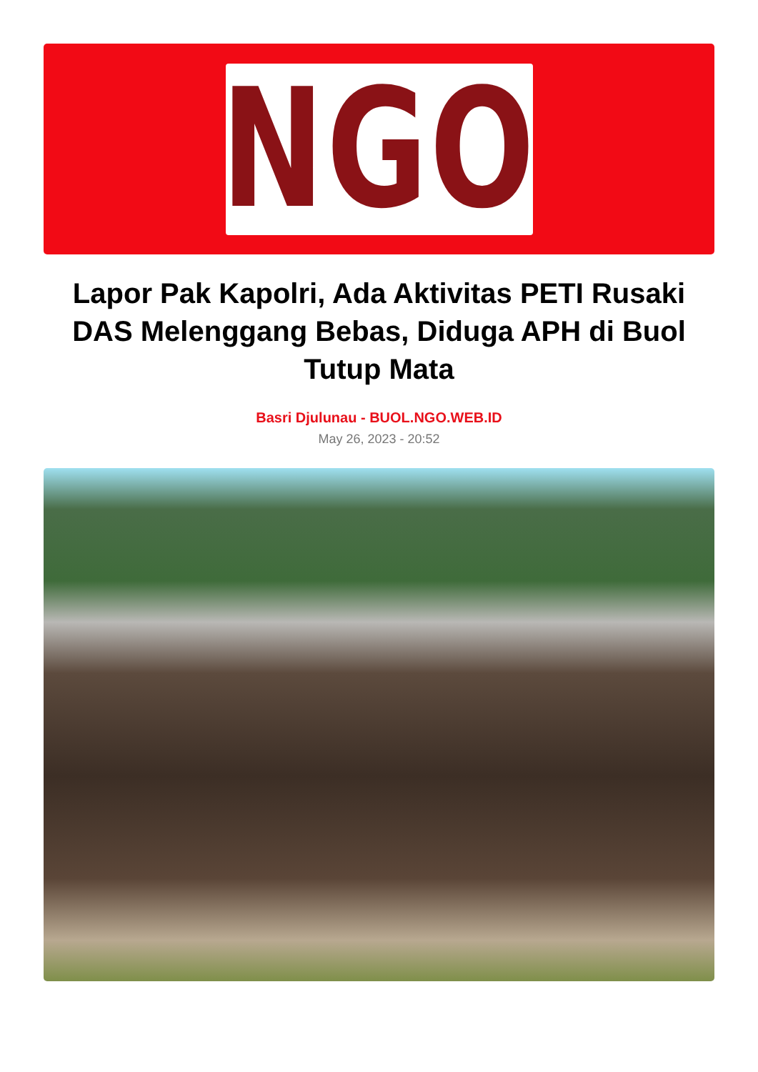NGO
Lapor Pak Kapolri, Ada Aktivitas PETI Rusaki DAS Melenggang Bebas, Diduga APH di Buol Tutup Mata
Basri Djulunau - BUOL.NGO.WEB.ID
May 26, 2023 - 20:52